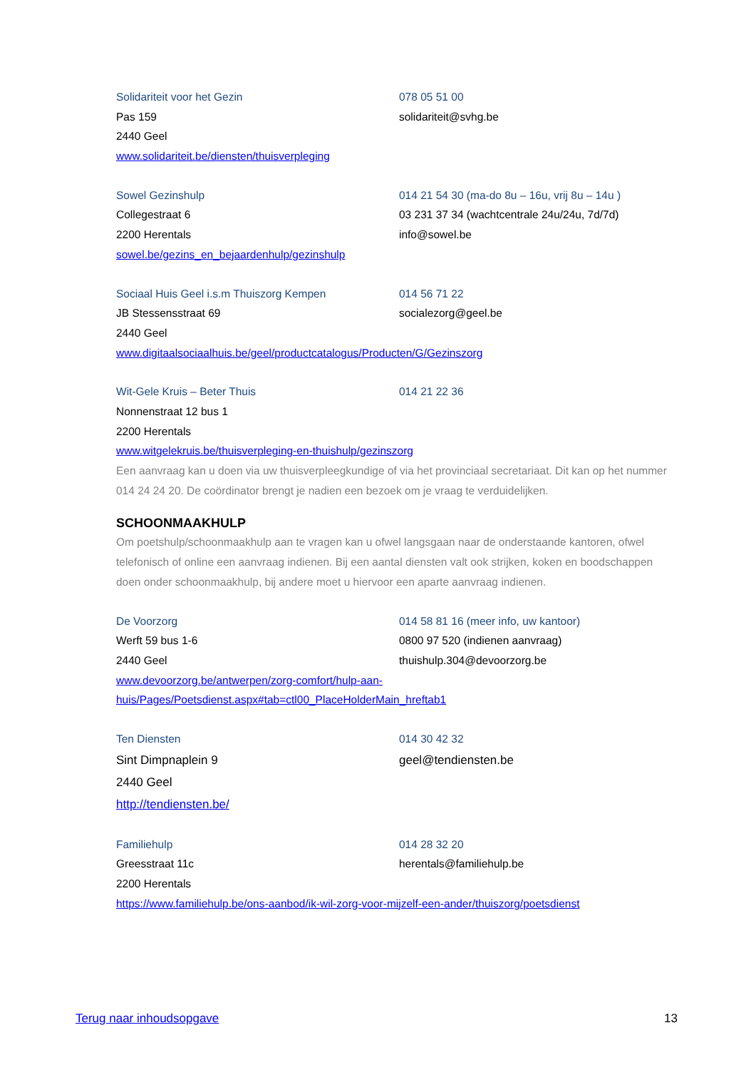Solidariteit voor het Gezin
Pas 159
2440 Geel
www.solidariteit.be/diensten/thuisverpleging
078 05 51 00
solidariteit@svhg.be
Sowel Gezinshulp
Collegestraat 6
2200 Herentals
sowel.be/gezins_en_bejaardenhulp/gezinshulp
014 21 54 30 (ma-do 8u – 16u, vrij 8u – 14u )
03 231 37 34 (wachtcentrale 24u/24u, 7d/7d)
info@sowel.be
Sociaal Huis Geel i.s.m Thuiszorg Kempen
JB Stessensstraat 69
2440 Geel
www.digitaalsociaalhuis.be/geel/productcatalogus/Producten/G/Gezinszorg
014 56 71 22
socialezorg@geel.be
Wit-Gele Kruis – Beter Thuis
Nonnenstraat 12 bus 1
2200 Herentals
www.witgelekruis.be/thuisverpleging-en-thuishulp/gezinszorg
014 21 22 36
Een aanvraag kan u doen via uw thuisverpleegkundige of via het provinciaal secretariaat. Dit kan op het nummer 014 24 24 20. De coördinator brengt je nadien een bezoek om je vraag te verduidelijken.
SCHOONMAAKHULP
Om poetshulp/schoonmaakhulp aan te vragen kan u ofwel langsgaan naar de onderstaande kantoren, ofwel telefonisch of online een aanvraag indienen. Bij een aantal diensten valt ook strijken, koken en boodschappen doen onder schoonmaakhulp, bij andere moet u hiervoor een aparte aanvraag indienen.
De Voorzorg
Werft 59 bus 1-6
2440 Geel
www.devoorzorg.be/antwerpen/zorg-comfort/hulp-aan-
huis/Pages/Poetsdienst.aspx#tab=ctl00_PlaceHolderMain_hreftab1
014 58 81 16 (meer info, uw kantoor)
0800 97 520 (indienen aanvraag)
thuishulp.304@devoorzorg.be
Ten Diensten
Sint Dimpnaplein 9
2440 Geel
http://tendiensten.be/
014 30 42 32
geel@tendiensten.be
Familiehulp
Greesstraat 11c
2200 Herentals
https://www.familiehulp.be/ons-aanbod/ik-wil-zorg-voor-mijzelf-een-ander/thuiszorg/poetsdienst
014 28 32 20
herentals@familiehulp.be
Terug naar inhoudsopgave 13